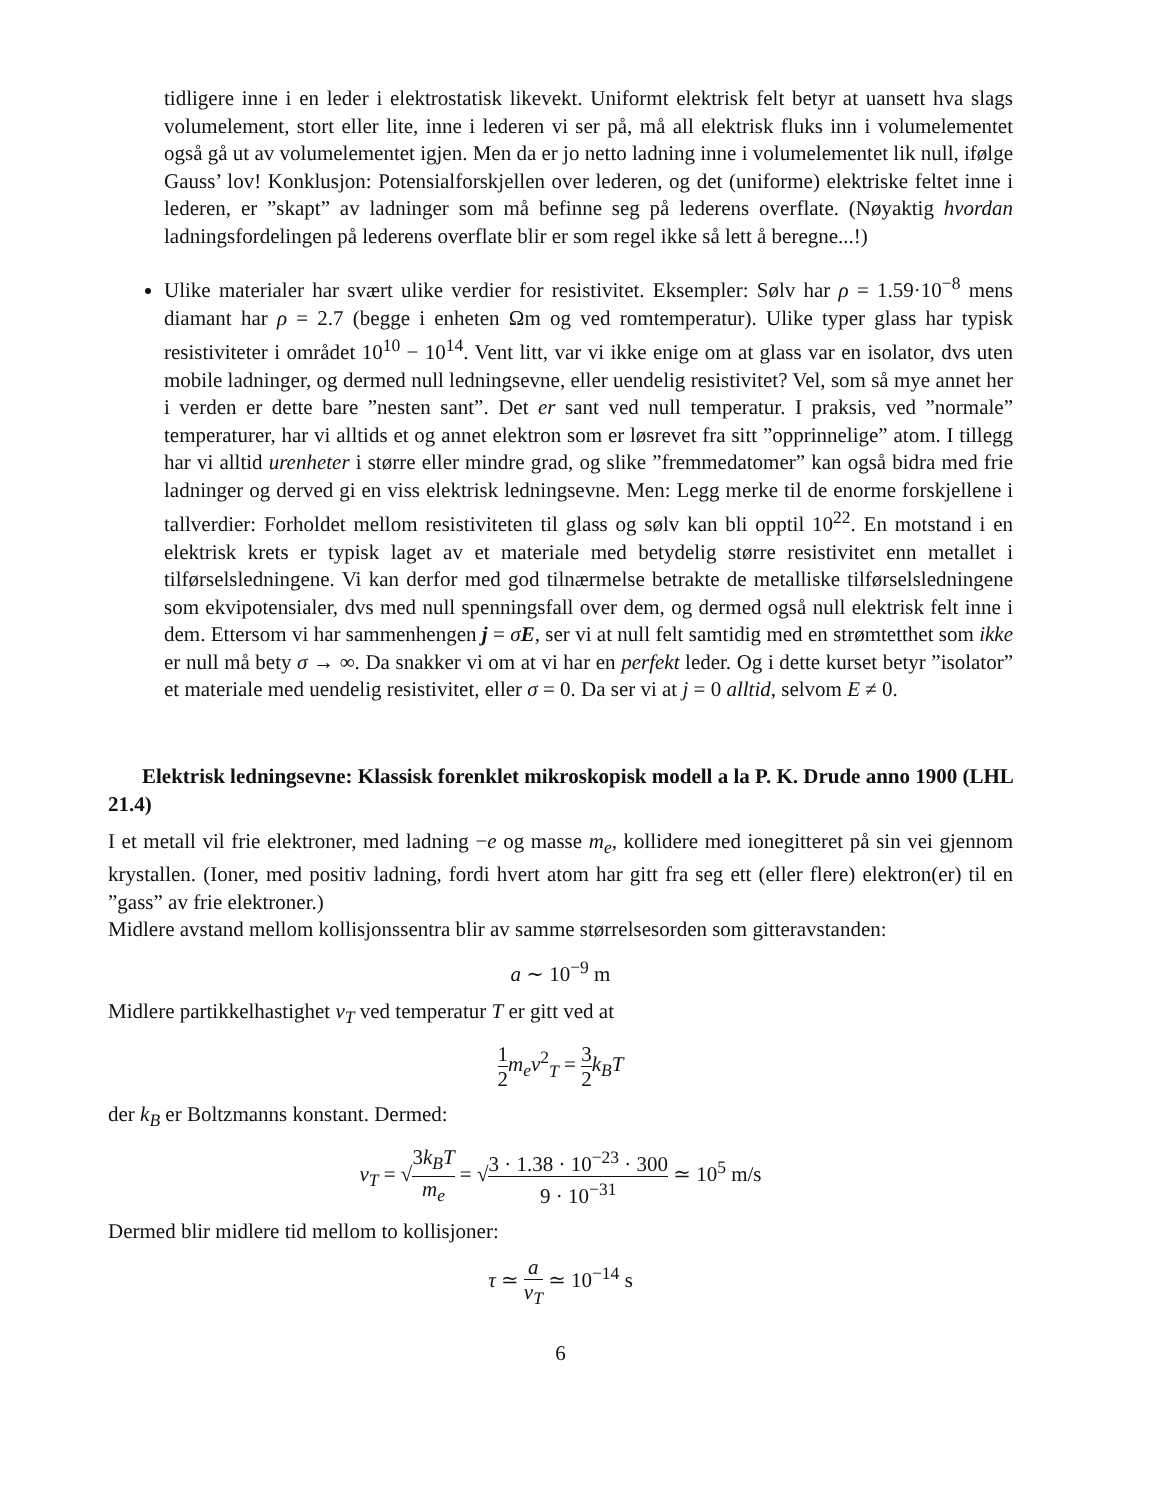tidligere inne i en leder i elektrostatisk likevekt. Uniformt elektrisk felt betyr at uansett hva slags volumelement, stort eller lite, inne i lederen vi ser på, må all elektrisk fluks inn i volumelementet også gå ut av volumelementet igjen. Men da er jo netto ladning inne i volumelementet lik null, ifølge Gauss’ lov! Konklusjon: Potensialforskjellen over lederen, og det (uniforme) elektriske feltet inne i lederen, er ”skapt” av ladninger som må befinne seg på lederens overflate. (Nøyaktig hvordan ladningsfordelingen på lederens overflate blir er som regel ikke så lett å beregne...!)
Ulike materialer har svært ulike verdier for resistivitet. Eksempler: Sølv har ρ = 1.59·10<sup>−8</sup> mens diamant har ρ = 2.7 (begge i enheten Ωm og ved romtemperatur). Ulike typer glass har typisk resistiviteter i området 10<sup>10</sup> − 10<sup>14</sup>. Vent litt, var vi ikke enige om at glass var en isolator, dvs uten mobile ladninger, og dermed null ledningsevne, eller uendelig resistivitet? Vel, som så mye annet her i verden er dette bare ”nesten sant”. Det er sant ved null temperatur. I praksis, ved ”normale” temperaturer, har vi alltids et og annet elektron som er løsrevet fra sitt ”opprinnelige” atom. I tillegg har vi alltid urenheter i større eller mindre grad, og slike ”fremmedatomer” kan også bidra med frie ladninger og derved gi en viss elektrisk ledningsevne. Men: Legg merke til de enorme forskjellene i tallverdier: Forholdet mellom resistiviteten til glass og sølv kan bli opptil 10<sup>22</sup>. En motstand i en elektrisk krets er typisk laget av et materiale med betydelig større resistivitet enn metallet i tilførselsledningene. Vi kan derfor med god tilnærmelse betrakte de metalliske tilførselsledningene som ekvipotensialer, dvs med null spenningsfall over dem, og dermed også null elektrisk felt inne i dem. Ettersom vi har sammenhengen j = σE, ser vi at null felt samtidig med en strømtetthet som ikke er null må bety σ → ∞. Da snakker vi om at vi har en perfekt leder. Og i dette kurset betyr ”isolator” et materiale med uendelig resistivitet, eller σ = 0. Da ser vi at j = 0 alltid, selvom E ≠ 0.
Elektrisk ledningsevne: Klassisk forenklet mikroskopisk modell a la P. K. Drude anno 1900 (LHL 21.4)
I et metall vil frie elektroner, med ladning −e og masse m<sub>e</sub>, kollidere med ionegitteret på sin vei gjennom krystallen. (Ioner, med positiv ladning, fordi hvert atom har gitt fra seg ett (eller flere) elektron(er) til en ”gass” av frie elektroner.)
Midlere avstand mellom kollisjonssentra blir av samme størrelsesorden som gitteravstanden:
a ∼ 10<sup>−9</sup> m
Midlere partikkelhastighet v<sub>T</sub> ved temperatur T er gitt ved at
1 2 m<sub>e</sub>v<sup>2</sup><sub>T</sub> = 3 2 k<sub>B</sub>T
der k<sub>B</sub> er Boltzmanns konstant. Dermed:
v<sub>T</sub> = √3k<sub>B</sub>T m<sub>e</sub> = √3 · 1.38 · 10<sup>−23</sup> · 300 9 · 10<sup>−31</sup> ≃ 10<sup>5</sup> m/s
Dermed blir midlere tid mellom to kollisjoner:
τ ≃ a v<sub>T</sub> ≃ 10<sup>−14</sup> s
6